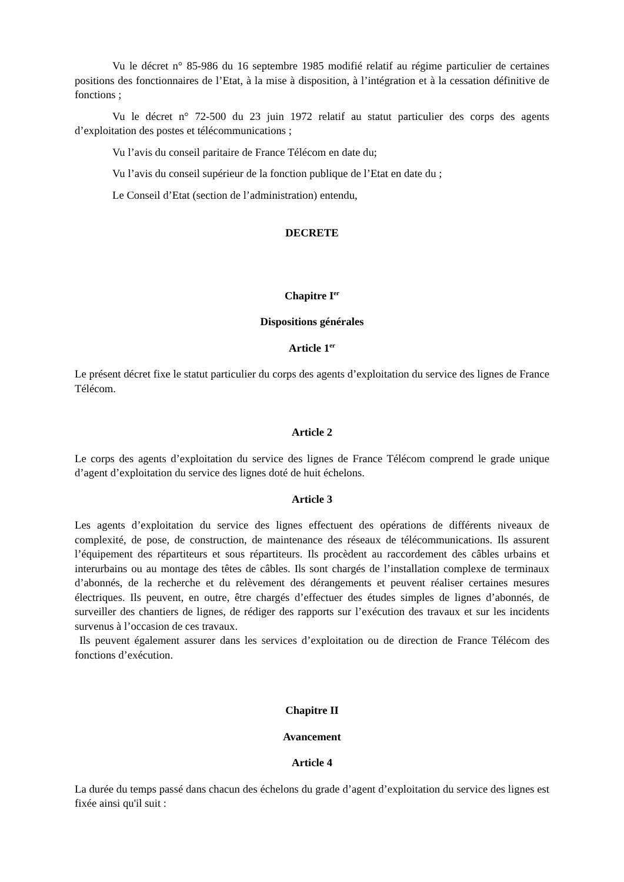Vu le décret n° 85-986 du 16 septembre 1985 modifié relatif au régime particulier de certaines positions des fonctionnaires de l’Etat, à la mise à disposition, à l’intégration et à la cessation définitive de fonctions ;
Vu le décret n° 72-500 du 23 juin 1972 relatif au statut particulier des corps des agents d’exploitation des postes et télécommunications ;
Vu l’avis du conseil paritaire de France Télécom en date du;
Vu l’avis du conseil supérieur de la fonction publique de l’Etat en date du ;
Le Conseil d’Etat (section de l’administration) entendu,
DECRETE
Chapitre I<sup>er</sup>
Dispositions générales
Article 1<sup>er</sup>
Le présent décret fixe le statut particulier du corps des agents d’exploitation du service des lignes de France Télécom.
Article 2
Le corps des agents d’exploitation du service des lignes de France Télécom comprend le grade unique d’agent d’exploitation du service des lignes doté de huit échelons.
Article 3
Les agents d’exploitation du service des lignes effectuent des opérations de différents niveaux de complexité, de pose, de construction, de maintenance des réseaux de télécommunications. Ils assurent l’équipement des répartiteurs et sous répartiteurs. Ils procèdent au raccordement des câbles urbains et interurbains ou au montage des têtes de câbles. Ils sont chargés de l’installation complexe de terminaux d’abonnés, de la recherche et du relèvement des dérangements et peuvent réaliser certaines mesures électriques. Ils peuvent, en outre, être chargés d’effectuer des études simples de lignes d’abonnés, de surveiller des chantiers de lignes, de rédiger des rapports sur l’exécution des travaux et sur les incidents survenus à l’occasion de ces travaux.
Ils peuvent également assurer dans les services d’exploitation ou de direction de France Télécom des fonctions d’exécution.
Chapitre II
Avancement
Article 4
La durée du temps passé dans chacun des échelons du grade d’agent d’exploitation du service des lignes est fixée ainsi qu'il suit :